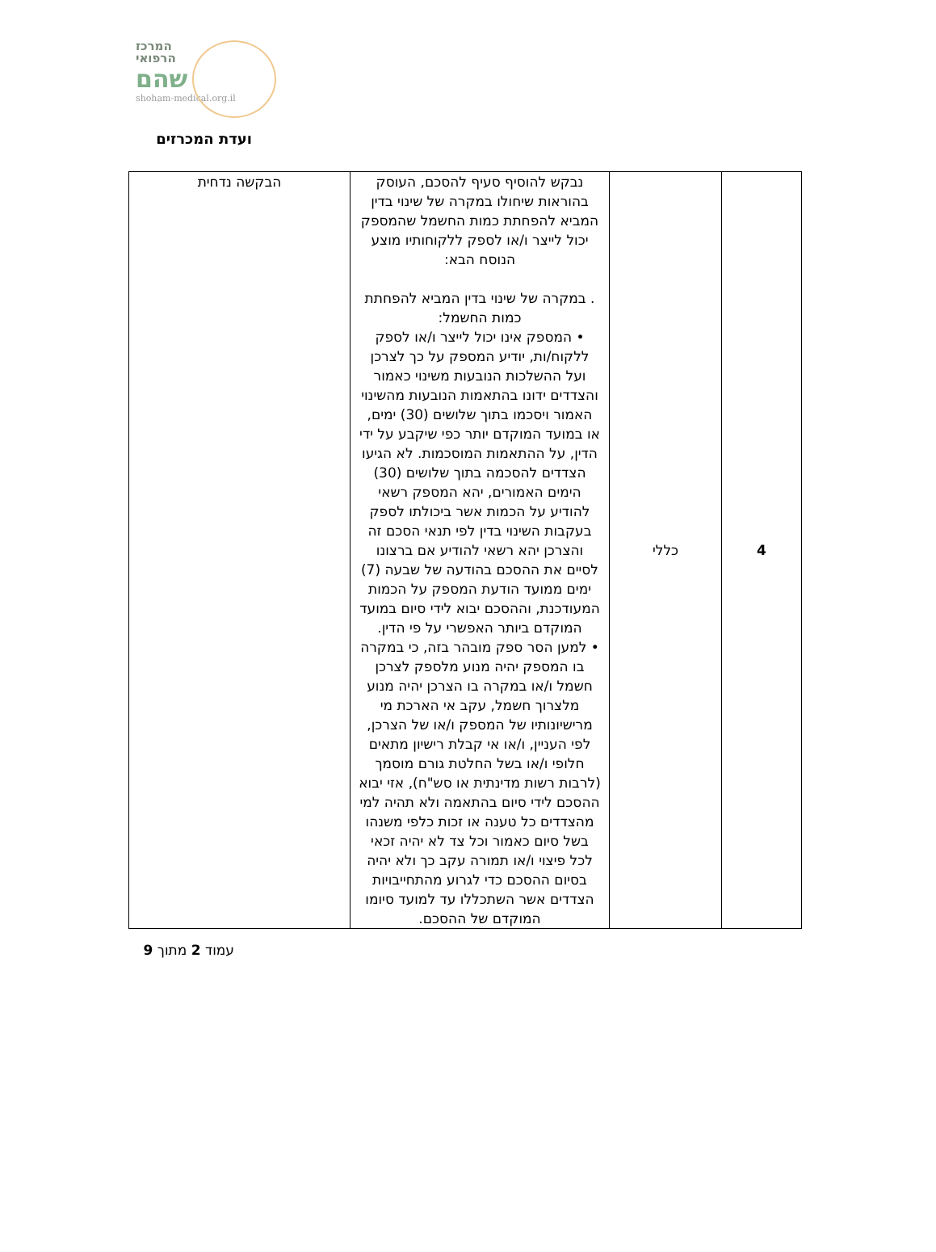המרכז
הרפואי
שהם
shoham-medical.org.il
ועדת המכרזים
| 4 | כללי | נבקש להוסיף סעיף להסכם, העוסק בהוראות שיחולו במקרה של שינוי בדין המביא להפחתת כמות החשמל שהמספק יכול לייצר ו/או לספק ללקוחותיו מוצע הנוסח הבא: . במקרה של שינוי בדין המביא להפחתת כמות החשמל: • המספק אינו יכול לייצר ו/או לספק ללקוח/ות, יודיע המספק על כך לצרכן ועל ההשלכות הנובעות משינוי כאמור והצדדים ידונו בהתאמות הנובעות מהשינוי האמור ויסכמו בתוך שלושים (30) ימים, או במועד המוקדם יותר כפי שיקבע על ידי הדין, על ההתאמות המוסכמות. לא הגיעו הצדדים להסכמה בתוך שלושים (30) הימים האמורים, יהא המספק רשאי להודיע על הכמות אשר ביכולתו לספק בעקבות השינוי בדין לפי תנאי הסכם זה והצרכן יהא רשאי להודיע אם ברצונו לסיים את ההסכם בהודעה של שבעה (7) ימים ממועד הודעת המספק על הכמות המעודכנת, וההסכם יבוא לידי סיום במועד המוקדם ביותר האפשרי על פי הדין. • למען הסר ספק מובהר בזה, כי במקרה בו המספק יהיה מנוע מלספק לצרכן חשמל ו/או במקרה בו הצרכן יהיה מנוע מלצרוך חשמל, עקב אי הארכת מי מרישיונותיו של המספק ו/או של הצרכן, לפי העניין, ו/או אי קבלת רישיון מתאים חלופי ו/או בשל החלטת גורם מוסמך (לרבות רשות מדינתית או סש"ח), אזי יבוא ההסכם לידי סיום בהתאמה ולא תהיה למי מהצדדים כל טענה או זכות כלפי משנהו בשל סיום כאמור וכל צד לא יהיה זכאי לכל פיצוי ו/או תמורה עקב כך ולא יהיה בסיום ההסכם כדי לגרוע מהתחייבויות הצדדים אשר השתכללו עד למועד סיומו המוקדם של ההסכם. | הבקשה נדחית |
עמוד 2 מתוך 9